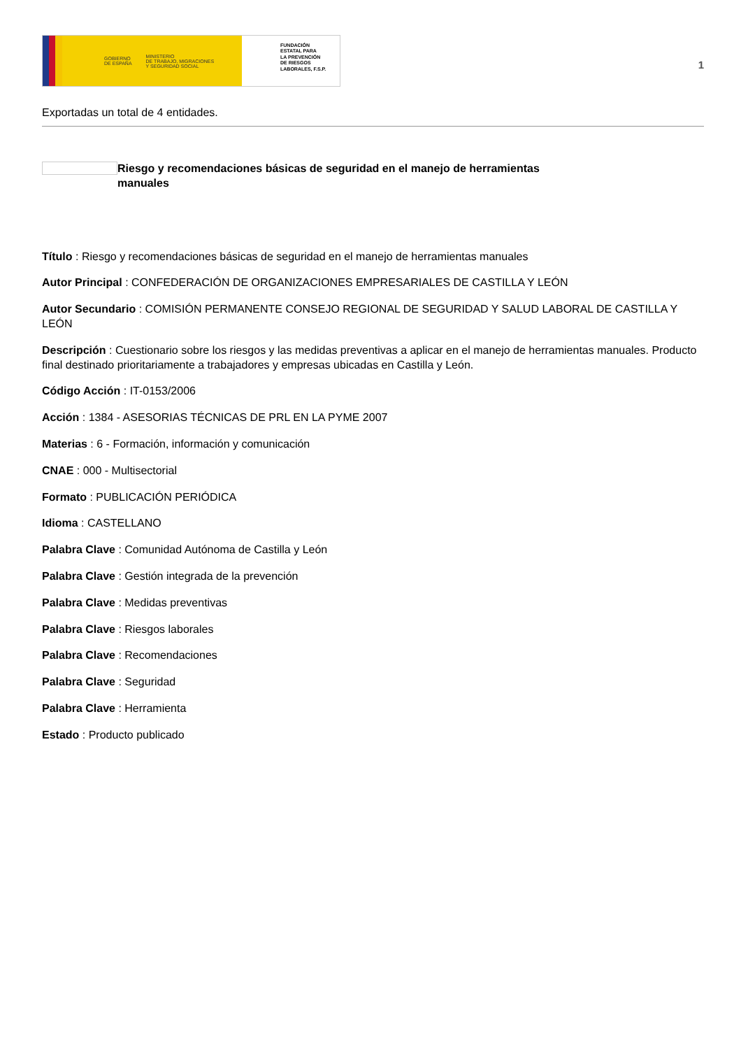GOBIERNO
DE ESPAÑA MINISTERIO
DE TRABAJO, MIGRACIONES
Y SEGURIDAD SOCIAL
FUNDACIÓN
ESTATAL PARA
LA PREVENCIÓN
DE RIESGOS
LABORALES, F.S.P.
1
Exportadas un total de 4 entidades.
Riesgo y recomendaciones básicas de seguridad en el manejo de herramientas manuales
Título : Riesgo y recomendaciones básicas de seguridad en el manejo de herramientas manuales
Autor Principal : CONFEDERACIÓN DE ORGANIZACIONES EMPRESARIALES DE CASTILLA Y LEÓN
Autor Secundario : COMISIÓN PERMANENTE CONSEJO REGIONAL DE SEGURIDAD Y SALUD LABORAL DE CASTILLA Y LEÓN
Descripción : Cuestionario sobre los riesgos y las medidas preventivas a aplicar en el manejo de herramientas manuales. Producto final destinado prioritariamente a trabajadores y empresas ubicadas en Castilla y León.
Código Acción : IT-0153/2006
Acción : 1384 - ASESORIAS TÉCNICAS DE PRL EN LA PYME 2007
Materias : 6 - Formación, información y comunicación
CNAE : 000 - Multisectorial
Formato : PUBLICACIÓN PERIÓDICA
Idioma : CASTELLANO
Palabra Clave : Comunidad Autónoma de Castilla y León
Palabra Clave : Gestión integrada de la prevención
Palabra Clave : Medidas preventivas
Palabra Clave : Riesgos laborales
Palabra Clave : Recomendaciones
Palabra Clave : Seguridad
Palabra Clave : Herramienta
Estado : Producto publicado